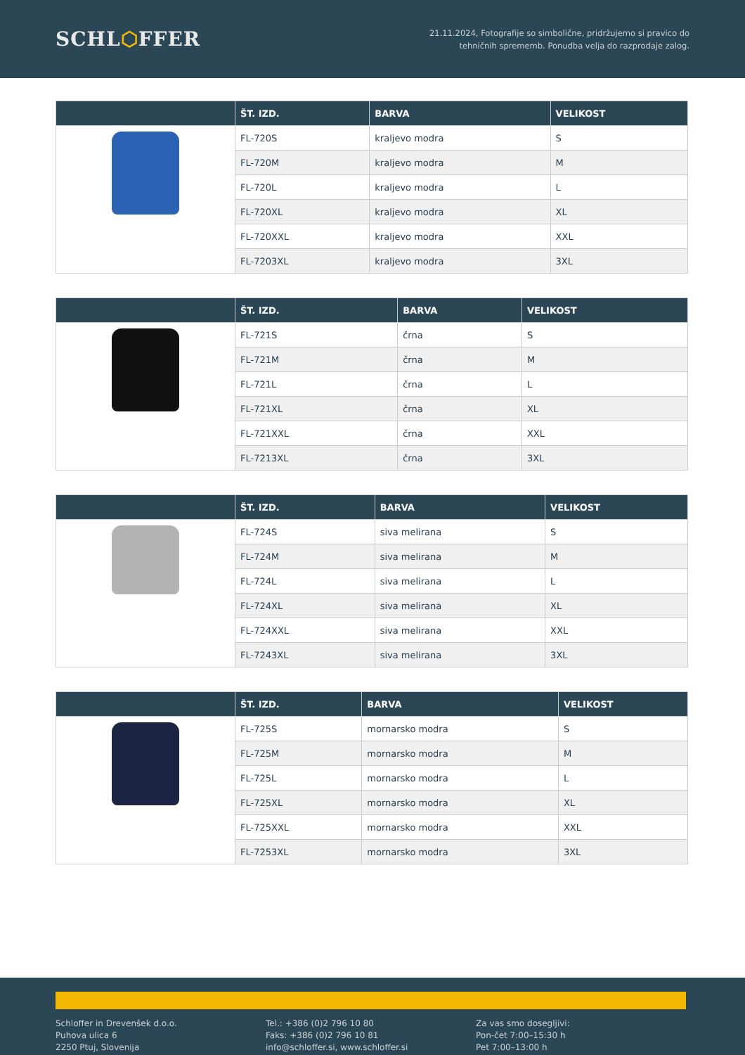SCHL⬡FFER
21.11.2024, Fotografije so simbolične, pridržujemo si pravico do
tehničnih sprememb. Ponudba velja do razprodaje zalog.
| | ŠT. IZD. | BARVA | VELIKOST |
| --- | --- | --- | --- |
| | FL-720S | kraljevo modra | S |
| | FL-720M | kraljevo modra | M |
| | FL-720L | kraljevo modra | L |
| | FL-720XL | kraljevo modra | XL |
| | FL-720XXL | kraljevo modra | XXL |
| | FL-7203XL | kraljevo modra | 3XL |
| | ŠT. IZD. | BARVA | VELIKOST |
| --- | --- | --- | --- |
| | FL-721S | črna | S |
| | FL-721M | črna | M |
| | FL-721L | črna | L |
| | FL-721XL | črna | XL |
| | FL-721XXL | črna | XXL |
| | FL-7213XL | črna | 3XL |
| | ŠT. IZD. | BARVA | VELIKOST |
| --- | --- | --- | --- |
| | FL-724S | siva melirana | S |
| | FL-724M | siva melirana | M |
| | FL-724L | siva melirana | L |
| | FL-724XL | siva melirana | XL |
| | FL-724XXL | siva melirana | XXL |
| | FL-7243XL | siva melirana | 3XL |
| | ŠT. IZD. | BARVA | VELIKOST |
| --- | --- | --- | --- |
| | FL-725S | mornarsko modra | S |
| | FL-725M | mornarsko modra | M |
| | FL-725L | mornarsko modra | L |
| | FL-725XL | mornarsko modra | XL |
| | FL-725XXL | mornarsko modra | XXL |
| | FL-7253XL | mornarsko modra | 3XL |
Schloffer in Drevenšek d.o.o.
Puhova ulica 6
2250 Ptuj, Slovenija
Tel.: +386 (0)2 796 10 80
Faks: +386 (0)2 796 10 81
info@schloffer.si, www.schloffer.si
Za vas smo dosegljivi:
Pon-čet 7:00–15:30 h
Pet 7:00–13:00 h